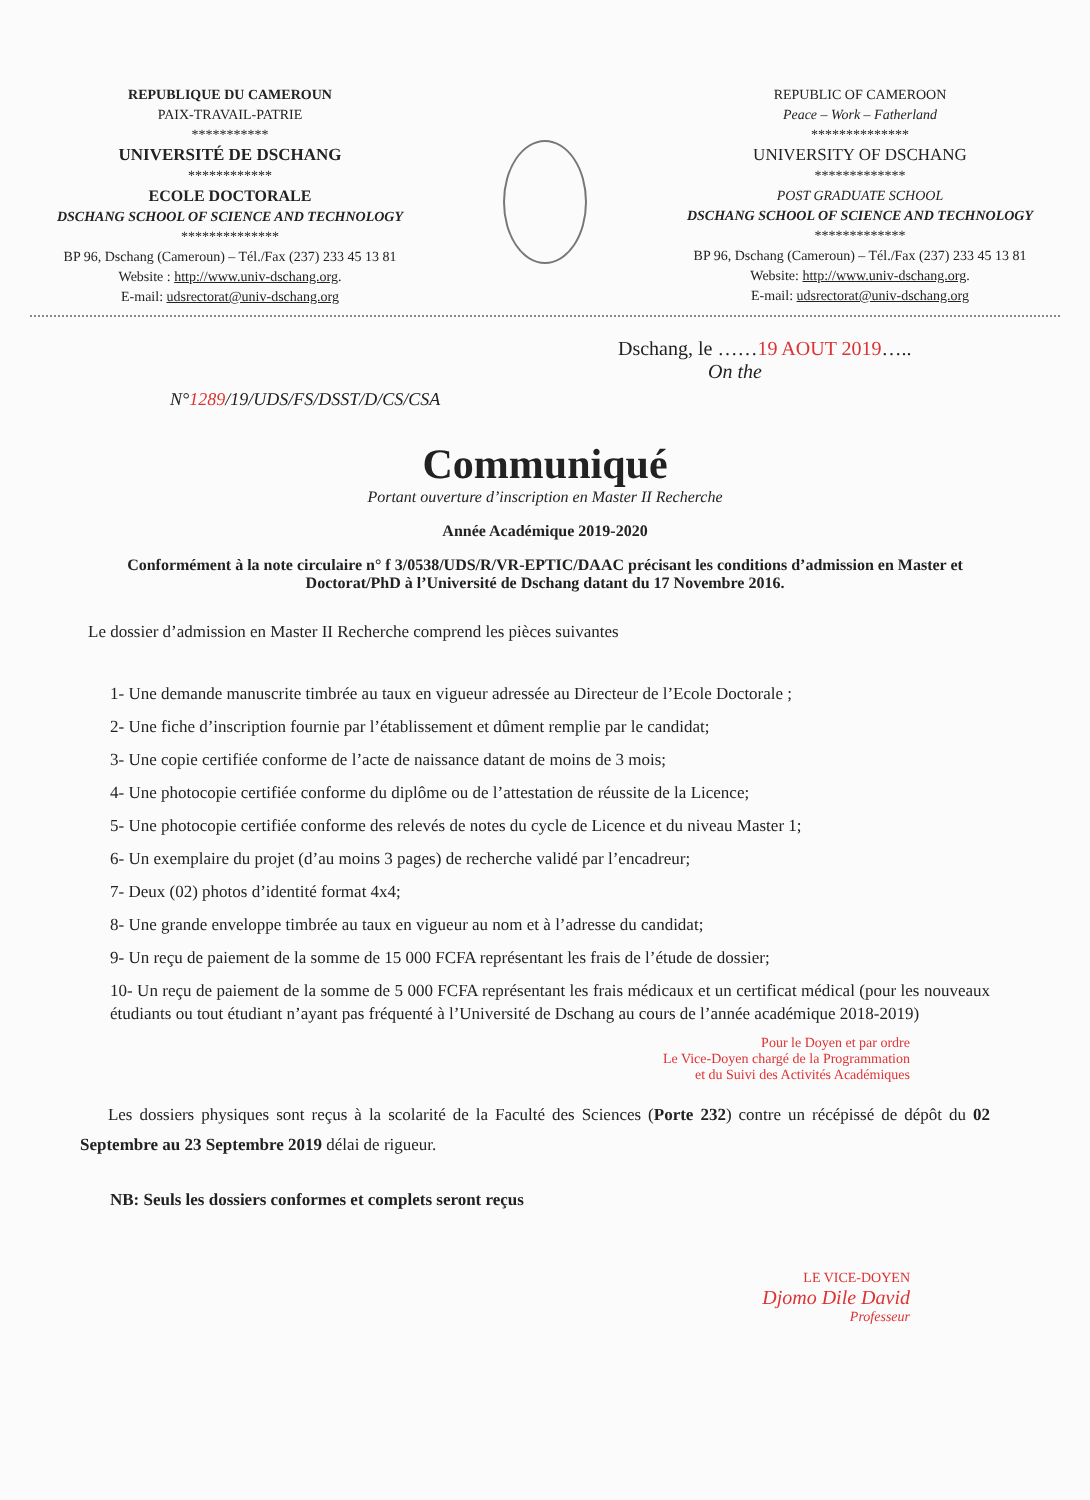REPUBLIQUE DU CAMEROUN
PAIX-TRAVAIL-PATRIE
***********
UNIVERSITÉ DE DSCHANG
************
ECOLE DOCTORALE
DSCHANG SCHOOL OF SCIENCE AND TECHNOLOGY
**************
BP 96, Dschang (Cameroun) – Tél./Fax (237) 233 45 13 81
Website : http://www.univ-dschang.org.
E-mail: udsrectorat@univ-dschang.org
REPUBLIC OF CAMEROON
Peace – Work – Fatherland
**************
UNIVERSITY OF DSCHANG
*************
POST GRADUATE SCHOOL
DSCHANG SCHOOL OF SCIENCE AND TECHNOLOGY
*************
BP 96, Dschang (Cameroun) – Tél./Fax (237) 233 45 13 81
Website: http://www.univ-dschang.org.
E-mail: udsrectorat@univ-dschang.org
Dschang, le ……19 AOUT 2019…..
On the
N°1289/19/UDS/FS/DSST/D/CS/CSA
Communiqué
Portant ouverture d’inscription en Master II Recherche
Année Académique 2019-2020
Conformément à la note circulaire n° f 3/0538/UDS/R/VR-EPTIC/DAAC précisant les conditions d’admission en Master et Doctorat/PhD à l’Université de Dschang datant du 17 Novembre 2016.
Le dossier d’admission en Master II Recherche comprend les pièces suivantes
1- Une demande manuscrite timbrée au taux en vigueur adressée au Directeur de l’Ecole Doctorale ;
2- Une fiche d’inscription fournie par l’établissement et dûment remplie par le candidat;
3- Une copie certifiée conforme de l’acte de naissance datant de moins de 3 mois;
4- Une photocopie certifiée conforme du diplôme ou de l’attestation de réussite de la Licence;
5- Une photocopie certifiée conforme des relevés de notes du cycle de Licence et du niveau Master 1;
6- Un exemplaire du projet (d’au moins 3 pages) de recherche validé par l’encadreur;
7- Deux (02) photos d’identité format 4x4;
8- Une grande enveloppe timbrée au taux en vigueur au nom et à l’adresse du candidat;
9- Un reçu de paiement de la somme de 15 000 FCFA représentant les frais de l’étude de dossier;
10- Un reçu de paiement de la somme de 5 000 FCFA représentant les frais médicaux et un certificat médical (pour les nouveaux étudiants ou tout étudiant n’ayant pas fréquenté à l’Université de Dschang au cours de l’année académique 2018-2019)
Pour le Doyen et par ordre
Le Vice-Doyen chargé de la Programmation
et du Suivi des Activités Académiques
Les dossiers physiques sont reçus à la scolarité de la Faculté des Sciences (Porte 232) contre un récépissé de dépôt du 02 Septembre au 23 Septembre 2019 délai de rigueur.
NB: Seuls les dossiers conformes et complets seront reçus
LE VICE-DOYEN
Djomo Dile David
Professeur